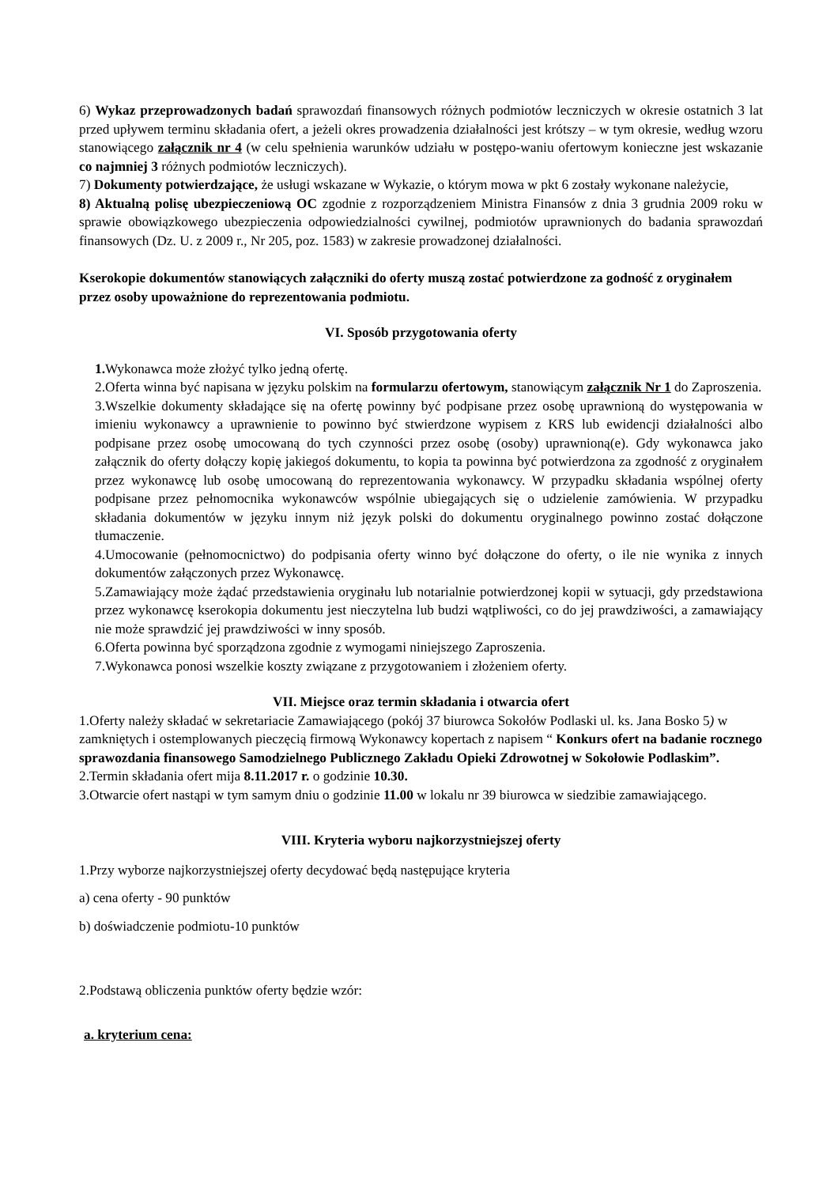6) Wykaz przeprowadzonych badań sprawozdań finansowych różnych podmiotów leczniczych w okresie ostatnich 3 lat przed upływem terminu składania ofert, a jeżeli okres prowadzenia działalności jest krótszy – w tym okresie, według wzoru stanowiącego załącznik nr 4 (w celu spełnienia warunków udziału w postępo-waniu ofertowym konieczne jest wskazanie co najmniej 3 różnych podmiotów leczniczych).
7) Dokumenty potwierdzające, że usługi wskazane w Wykazie, o którym mowa w pkt 6 zostały wykonane należycie,
8) Aktualną polisę ubezpieczeniową OC zgodnie z rozporządzeniem Ministra Finansów z dnia 3 grudnia 2009 roku w sprawie obowiązkowego ubezpieczenia odpowiedzialności cywilnej, podmiotów uprawnionych do badania sprawozdań finansowych (Dz. U. z 2009 r., Nr 205, poz. 1583) w zakresie prowadzonej działalności.
Kserokopie dokumentów stanowiących załączniki do oferty muszą zostać potwierdzone za godność z oryginałem przez osoby upoważnione do reprezentowania podmiotu.
VI. Sposób przygotowania oferty
1. Wykonawca może złożyć tylko jedną ofertę.
2.Oferta winna być napisana w języku polskim na formularzu ofertowym, stanowiącym załącznik Nr 1 do Zaproszenia.
3.Wszelkie dokumenty składające się na ofertę powinny być podpisane przez osobę uprawnioną do występowania w imieniu wykonawcy a uprawnienie to powinno być stwierdzone wypisem z KRS lub ewidencji działalności albo podpisane przez osobę umocowaną do tych czynności przez osobę (osoby) uprawnioną(e). Gdy wykonawca jako załącznik do oferty dołączy kopię jakiegoś dokumentu, to kopia ta powinna być potwierdzona za zgodność z oryginałem przez wykonawcę lub osobę umocowaną do reprezentowania wykonawcy. W przypadku składania wspólnej oferty podpisane przez pełnomocnika wykonawców wspólnie ubiegających się o udzielenie zamówienia. W przypadku składania dokumentów w języku innym niż język polski do dokumentu oryginalnego powinno zostać dołączone tłumaczenie.
4.Umocowanie (pełnomocnictwo) do podpisania oferty winno być dołączone do oferty, o ile nie wynika z innych dokumentów załączonych przez Wykonawcę.
5.Zamawiający może żądać przedstawienia oryginału lub notarialnie potwierdzonej kopii w sytuacji, gdy przedstawiona przez wykonawcę kserokopia dokumentu jest nieczytelna lub budzi wątpliwości, co do jej prawdziwości, a zamawiający nie może sprawdzić jej prawdziwości w inny sposób.
6.Oferta powinna być sporządzona zgodnie z wymogami niniejszego Zaproszenia.
7.Wykonawca ponosi wszelkie koszty związane z przygotowaniem i złożeniem oferty.
VII. Miejsce oraz termin składania i otwarcia ofert
1.Oferty należy składać w sekretariacie Zamawiającego (pokój 37 biurowca Sokołów Podlaski ul. ks. Jana Bosko 5) w zamkniętych i ostemplowanych pieczęcią firmową Wykonawcy kopertach z napisem “ Konkurs ofert na badanie rocznego sprawozdania finansowego Samodzielnego Publicznego Zakładu Opieki Zdrowotnej w Sokołowie Podlaskim”.
2.Termin składania ofert mija 8.11.2017 r. o godzinie 10.30.
3.Otwarcie ofert nastąpi w tym samym dniu o godzinie 11.00 w lokalu nr 39 biurowca w siedzibie zamawiającego.
VIII. Kryteria wyboru najkorzystniejszej oferty
1.Przy wyborze najkorzystniejszej oferty decydować będą następujące kryteria
a) cena oferty - 90 punktów
b) doświadczenie podmiotu-10 punktów
2.Podstawą obliczenia punktów oferty będzie wzór:
a. kryterium cena: